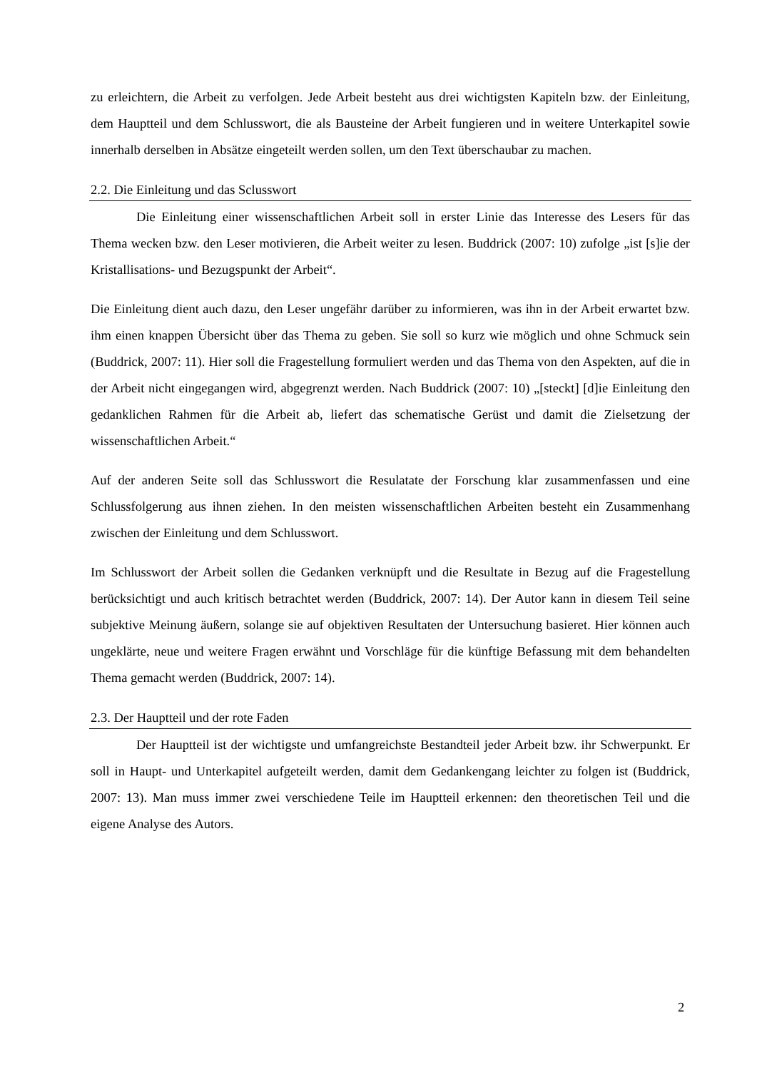zu erleichtern, die Arbeit zu verfolgen. Jede Arbeit besteht aus drei wichtigsten Kapiteln bzw. der Einleitung, dem Hauptteil und dem Schlusswort, die als Bausteine der Arbeit fungieren und in weitere Unterkapitel sowie innerhalb derselben in Absätze eingeteilt werden sollen, um den Text überschaubar zu machen.
2.2. Die Einleitung und das Sclusswort
Die Einleitung einer wissenschaftlichen Arbeit soll in erster Linie das Interesse des Lesers für das Thema wecken bzw. den Leser motivieren, die Arbeit weiter zu lesen. Buddrick (2007: 10) zufolge „ist [s]ie der Kristallisations- und Bezugspunkt der Arbeit“.
Die Einleitung dient auch dazu, den Leser ungefähr darüber zu informieren, was ihn in der Arbeit erwartet bzw. ihm einen knappen Übersicht über das Thema zu geben. Sie soll so kurz wie möglich und ohne Schmuck sein (Buddrick, 2007: 11). Hier soll die Fragestellung formuliert werden und das Thema von den Aspekten, auf die in der Arbeit nicht eingegangen wird, abgegrenzt werden. Nach Buddrick (2007: 10) „[steckt] [d]ie Einleitung den gedanklichen Rahmen für die Arbeit ab, liefert das schematische Gerüst und damit die Zielsetzung der wissenschaftlichen Arbeit.“
Auf der anderen Seite soll das Schlusswort die Resulatate der Forschung klar zusammenfassen und eine Schlussfolgerung aus ihnen ziehen. In den meisten wissenschaftlichen Arbeiten besteht ein Zusammenhang zwischen der Einleitung und dem Schlusswort.
Im Schlusswort der Arbeit sollen die Gedanken verknüpft und die Resultate in Bezug auf die Fragestellung berücksichtigt und auch kritisch betrachtet werden (Buddrick, 2007: 14). Der Autor kann in diesem Teil seine subjektive Meinung äußern, solange sie auf objektiven Resultaten der Untersuchung basieret. Hier können auch ungeklärte, neue und weitere Fragen erwähnt und Vorschläge für die künftige Befassung mit dem behandelten Thema gemacht werden (Buddrick, 2007: 14).
2.3. Der Hauptteil und der rote Faden
Der Hauptteil ist der wichtigste und umfangreichste Bestandteil jeder Arbeit bzw. ihr Schwerpunkt. Er soll in Haupt- und Unterkapitel aufgeteilt werden, damit dem Gedankengang leichter zu folgen ist (Buddrick, 2007: 13). Man muss immer zwei verschiedene Teile im Hauptteil erkennen: den theoretischen Teil und die eigene Analyse des Autors.
2